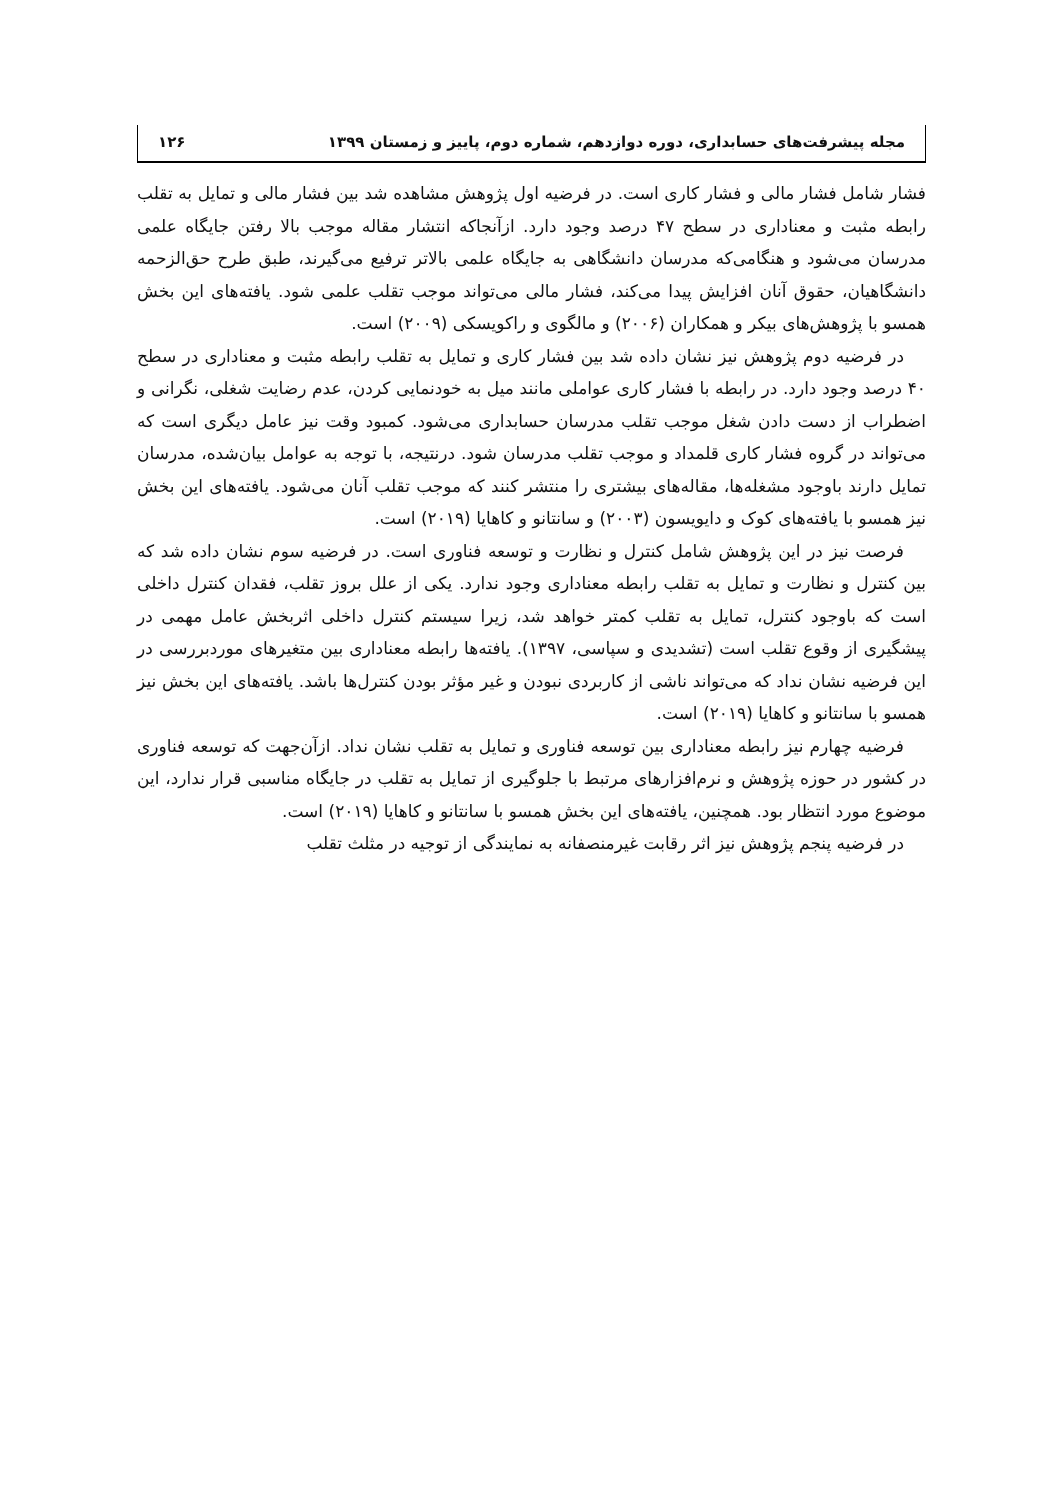مجله پیشرفت‌های حسابداری، دوره دوازدهم، شماره دوم، پاییز و زمستان ۱۳۹۹ ۱۲۶
فشار شامل فشار مالی و فشار کاری است. در فرضیه اول پژوهش مشاهده شد بین فشار مالی و تمایل به تقلب رابطه مثبت و معناداری در سطح ۴۷ درصد وجود دارد. ازآنجاکه انتشار مقاله موجب بالا رفتن جایگاه علمی مدرسان می‌شود و هنگامی‌که مدرسان دانشگاهی به جایگاه علمی بالاتر ترفیع می‌گیرند، طبق طرح حق‌الزحمه دانشگاهیان، حقوق آنان افزایش پیدا می‌کند، فشار مالی می‌تواند موجب تقلب علمی شود. یافته‌های این بخش همسو با پژوهش‌های بیکر و همکاران (۲۰۰۶) و مالگوی و راکویسکی (۲۰۰۹) است.
در فرضیه دوم پژوهش نیز نشان داده شد بین فشار کاری و تمایل به تقلب رابطه مثبت و معناداری در سطح ۴۰ درصد وجود دارد. در رابطه با فشار کاری عواملی مانند میل به خودنمایی کردن، عدم رضایت شغلی، نگرانی و اضطراب از دست دادن شغل موجب تقلب مدرسان حسابداری می‌شود. کمبود وقت نیز عامل دیگری است که می‌تواند در گروه فشار کاری قلمداد و موجب تقلب مدرسان شود. درنتیجه، با توجه به عوامل بیان‌شده، مدرسان تمایل دارند باوجود مشغله‌ها، مقاله‌های بیشتری را منتشر کنند که موجب تقلب آنان می‌شود. یافته‌های این بخش نیز همسو با یافته‌های کوک و دایویسون (۲۰۰۳) و سانتانو و کاهایا (۲۰۱۹) است.
فرصت نیز در این پژوهش شامل کنترل و نظارت و توسعه فناوری است. در فرضیه سوم نشان داده شد که بین کنترل و نظارت و تمایل به تقلب رابطه معناداری وجود ندارد. یکی از علل بروز تقلب، فقدان کنترل داخلی است که باوجود کنترل، تمایل به تقلب کمتر خواهد شد، زیرا سیستم کنترل داخلی اثربخش عامل مهمی در پیشگیری از وقوع تقلب است (تشدیدی و سپاسی، ۱۳۹۷). یافته‌ها رابطه معناداری بین متغیرهای موردبررسی در این فرضیه نشان نداد که می‌تواند ناشی از کاربردی نبودن و غیر مؤثر بودن کنترل‌ها باشد. یافته‌های این بخش نیز همسو با سانتانو و کاهایا (۲۰۱۹) است.
فرضیه چهارم نیز رابطه معناداری بین توسعه فناوری و تمایل به تقلب نشان نداد. ازآن‌جهت که توسعه فناوری در کشور در حوزه پژوهش و نرم‌افزارهای مرتبط با جلوگیری از تمایل به تقلب در جایگاه مناسبی قرار ندارد، این موضوع مورد انتظار بود. همچنین، یافته‌های این بخش همسو با سانتانو و کاهایا (۲۰۱۹) است.
در فرضیه پنجم پژوهش نیز اثر رقابت غیرمنصفانه به نمایندگی از توجیه در مثلث تقلب